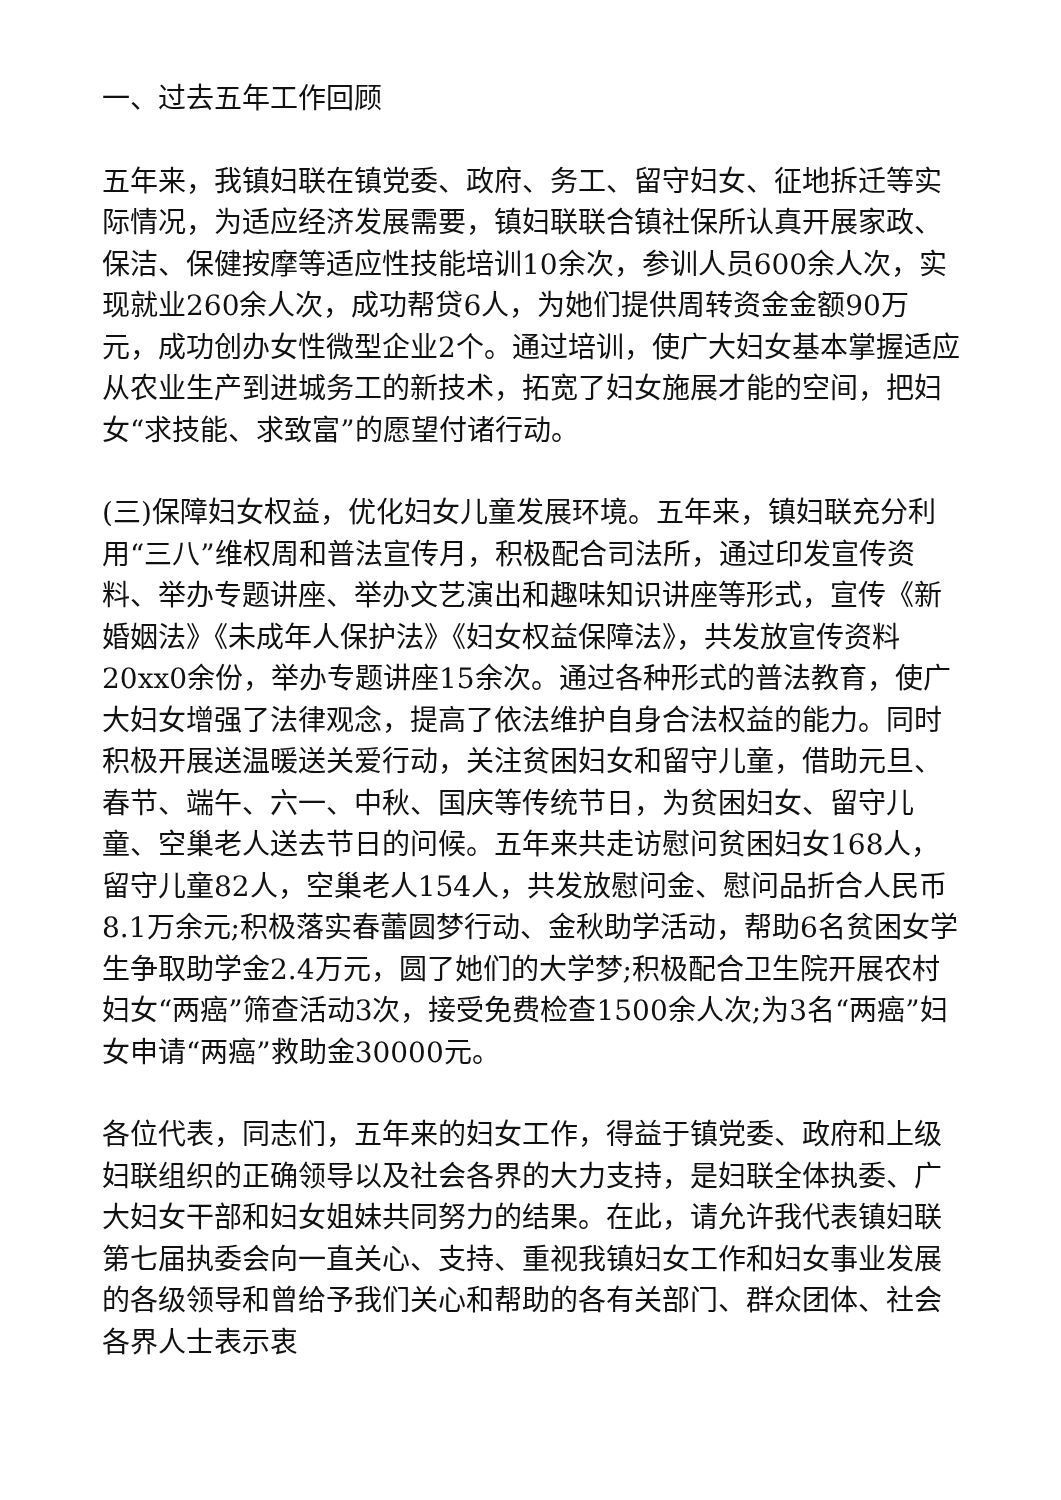一、过去五年工作回顾
五年来，我镇妇联在镇党委、政府、务工、留守妇女、征地拆迁等实际情况，为适应经济发展需要，镇妇联联合镇社保所认真开展家政、保洁、保健按摩等适应性技能培训10余次，参训人员600余人次，实现就业260余人次，成功帮贷6人，为她们提供周转资金金额90万元，成功创办女性微型企业2个。通过培训，使广大妇女基本掌握适应从农业生产到进城务工的新技术，拓宽了妇女施展才能的空间，把妇女“求技能、求致富”的愿望付诸行动。
(三)保障妇女权益，优化妇女儿童发展环境。五年来，镇妇联充分利用“三八”维权周和普法宣传月，积极配合司法所，通过印发宣传资料、举办专题讲座、举办文艺演出和趣味知识讲座等形式，宣传《新婚姻法》《未成年人保护法》《妇女权益保障法》，共发放宣传资料20xx0余份，举办专题讲座15余次。通过各种形式的普法教育，使广大妇女增强了法律观念，提高了依法维护自身合法权益的能力。同时积极开展送温暖送关爱行动，关注贫困妇女和留守儿童，借助元旦、春节、端午、六一、中秋、国庆等传统节日，为贫困妇女、留守儿童、空巢老人送去节日的问候。五年来共走访慰问贫困妇女168人，留守儿童82人，空巢老人154人，共发放慰问金、慰问品折合人民币8.1万余元;积极落实春蕾圆梦行动、金秋助学活动，帮助6名贫困女学生争取助学金2.4万元，圆了她们的大学梦;积极配合卫生院开展农村妇女“两癌”筛查活动3次，接受免费检查1500余人次;为3名“两癌”妇女申请“两癌”救助金30000元。
各位代表，同志们，五年来的妇女工作，得益于镇党委、政府和上级妇联组织的正确领导以及社会各界的大力支持，是妇联全体执委、广大妇女干部和妇女姐妹共同努力的结果。在此，请允许我代表镇妇联第七届执委会向一直关心、支持、重视我镇妇女工作和妇女事业发展的各级领导和曾给予我们关心和帮助的各有关部门、群众团体、社会各界人士表示衷